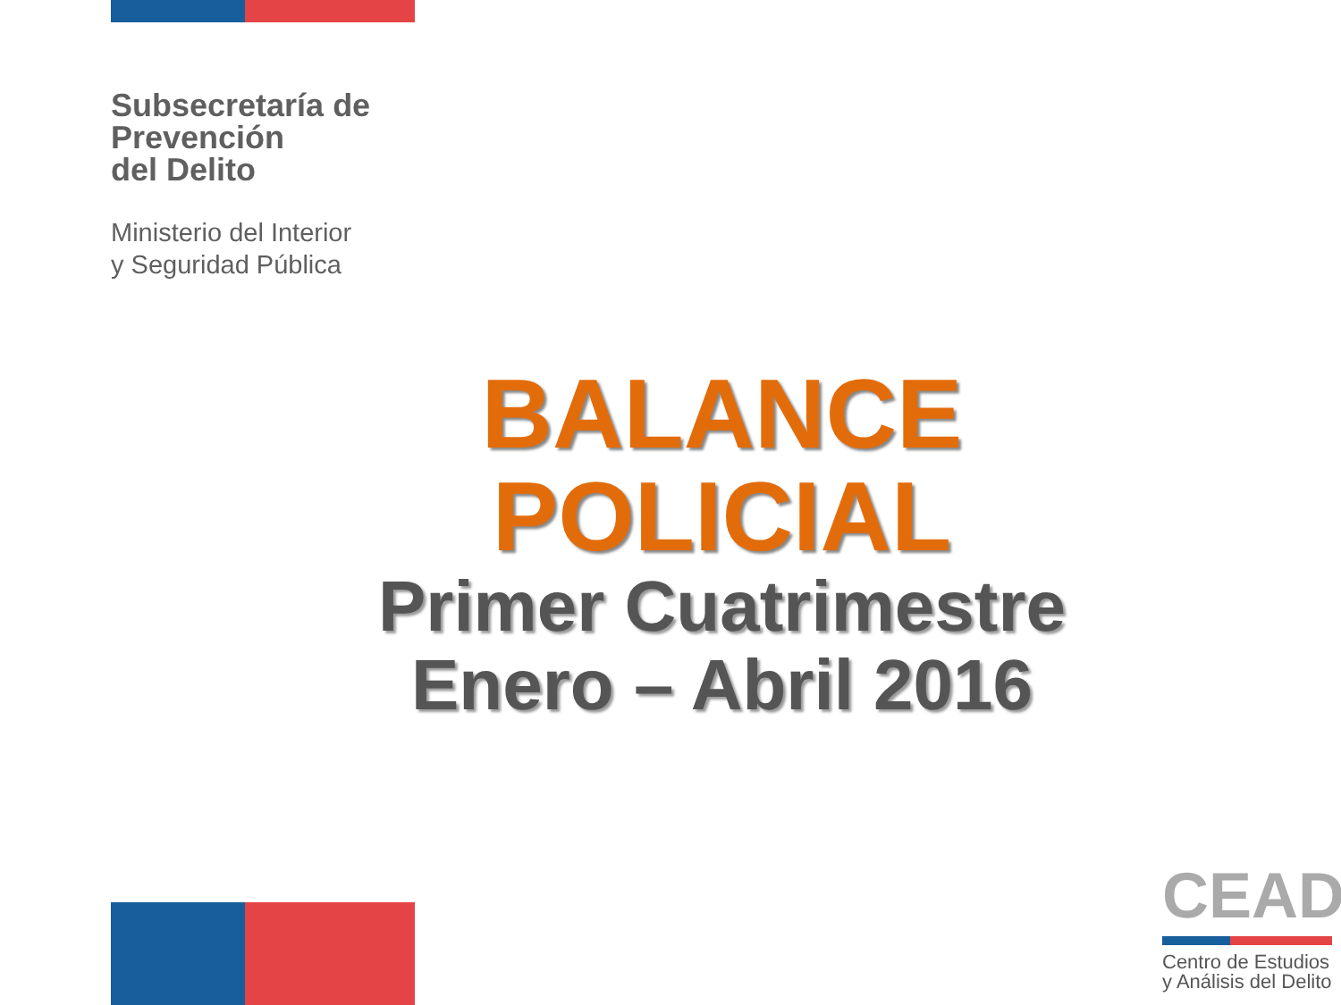Subsecretaría de
Prevención
del Delito
Ministerio del Interior
y Seguridad Pública
BALANCE POLICIAL
Primer Cuatrimestre
Enero – Abril 2016
CEAD
Centro de Estudios
y Análisis del Delito